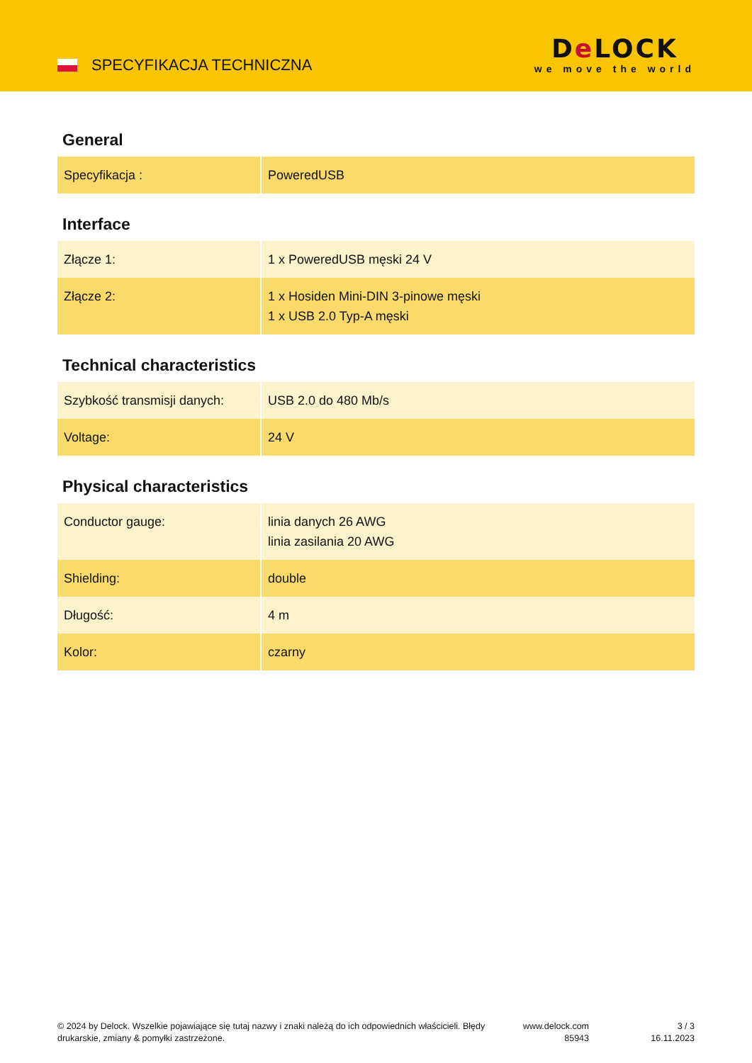SPECYFIKACJA TECHNICZNA
De LOCK
we move the world
General
| Specyfikacja : | PoweredUSB |
Interface
| Złącze 1: | 1 x PoweredUSB męski 24 V |
| Złącze 2: | 1 x Hosiden Mini-DIN 3-pinowe męski 1 x USB 2.0 Typ-A męski |
Technical characteristics
| Szybkość transmisji danych: | USB 2.0 do 480 Mb/s |
| Voltage: | 24 V |
Physical characteristics
| Conductor gauge: | linia danych 26 AWG linia zasilania 20 AWG |
| Shielding: | double |
| Długość: | 4 m |
| Kolor: | czarny |
© 2024 by Delock. Wszelkie pojawiające się tutaj nazwy i znaki należą do ich odpowiednich właścicieli. Błędy drukarskie, zmiany & pomyłki zastrzeżone.
www.delock.com
85943
3 / 3
16.11.2023